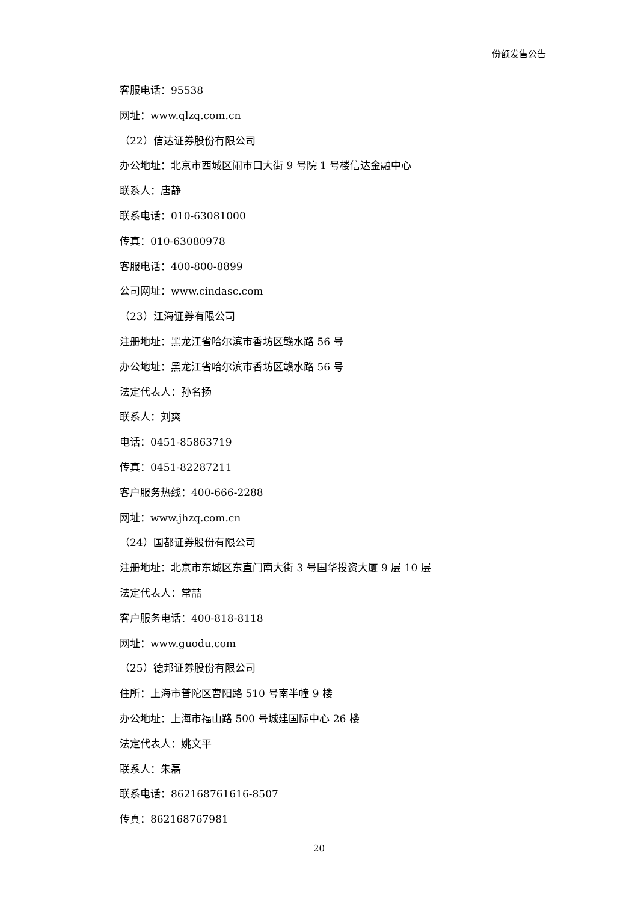份额发售公告
客服电话：95538
网址：www.qlzq.com.cn
（22）信达证券股份有限公司
办公地址：北京市西城区闹市口大街 9 号院 1 号楼信达金融中心
联系人：唐静
联系电话：010-63081000
传真：010-63080978
客服电话：400-800-8899
公司网址：www.cindasc.com
（23）江海证券有限公司
注册地址：黑龙江省哈尔滨市香坊区赣水路 56 号
办公地址：黑龙江省哈尔滨市香坊区赣水路 56 号
法定代表人：孙名扬
联系人：刘爽
电话：0451-85863719
传真：0451-82287211
客户服务热线：400-666-2288
网址：www.jhzq.com.cn
（24）国都证券股份有限公司
注册地址：北京市东城区东直门南大街 3 号国华投资大厦 9 层 10 层
法定代表人：常喆
客户服务电话：400-818-8118
网址：www.guodu.com
（25）德邦证券股份有限公司
住所：上海市普陀区曹阳路 510 号南半幢 9 楼
办公地址：上海市福山路 500 号城建国际中心 26 楼
法定代表人：姚文平
联系人：朱磊
联系电话：862168761616-8507
传真：862168767981
20